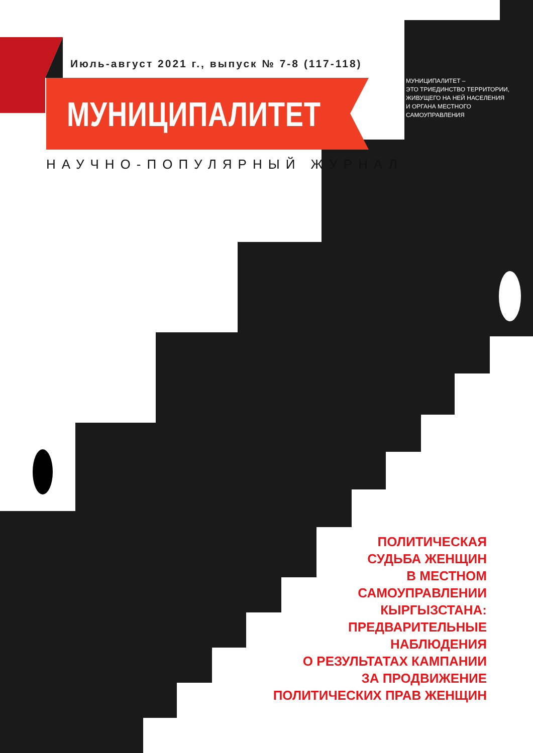Июль-август 2021 г., выпуск № 7-8 (117-118)
МУНИЦИПАЛИТЕТ
МУНИЦИПАЛИТЕТ –
ЭТО ТРИЕДИНСТВО ТЕРРИТОРИИ,
ЖИВУЩЕГО НА НЕЙ НАСЕЛЕНИЯ
И ОРГАНА МЕСТНОГО
САМОУПРАВЛЕНИЯ
НАУЧНО-ПОПУЛЯРНЫЙ ЖУРНАЛ
ПОЛИТИЧЕСКАЯ
СУДЬБА ЖЕНЩИН
В МЕСТНОМ
САМОУПРАВЛЕНИИ
КЫРГЫЗСТАНА:
ПРЕДВАРИТЕЛЬНЫЕ
НАБЛЮДЕНИЯ
О РЕЗУЛЬТАТАХ КАМПАНИИ
ЗА ПРОДВИЖЕНИЕ
ПОЛИТИЧЕСКИХ ПРАВ ЖЕНЩИН